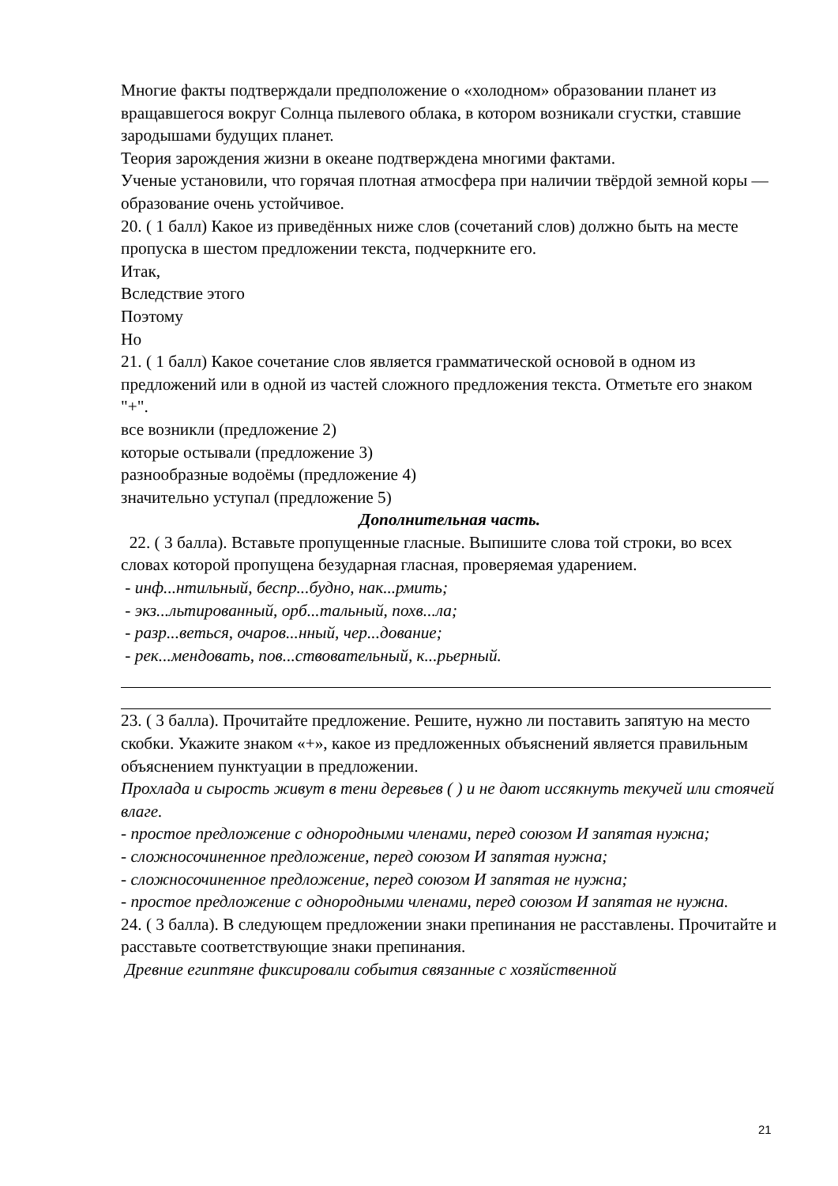Многие факты подтверждали предположение о «холодном» образовании планет из вращавшегося вокруг Солнца пылевого облака, в котором возникали сгустки, ставшие зародышами будущих планет.
Теория зарождения жизни в океане подтверждена многими фактами.
Ученые установили, что горячая плотная атмосфера при наличии твёрдой земной коры — образование очень устойчивое.
20. ( 1 балл) Какое из приведённых ниже слов (сочетаний слов) должно быть на месте пропуска в шестом предложении текста, подчеркните его.
Итак,
Вследствие этого
Поэтому
Но
21. ( 1 балл) Какое сочетание слов является грамматической основой в одном из предложений или в одной из частей сложного предложения текста. Отметьте его знаком "+".
все возникли (предложение 2)
которые остывали (предложение 3)
разнообразные водоёмы (предложение 4)
значительно уступал (предложение 5)
Дополнительная часть.
22. ( 3 балла). Вставьте пропущенные гласные. Выпишите слова той строки, во всех словах которой пропущена безударная гласная, проверяемая ударением.
- инф...нтильный, беспр...будно, нак...рмить;
- экз...льтированный, орб...тальный, похв...ла;
- разр...веться, очаров...нный, чер...дование;
- рек...мендовать, пов...ствовательный, к...рьерный.
23. ( 3 балла). Прочитайте предложение. Решите, нужно ли поставить запятую на место скобки. Укажите знаком «+», какое из предложенных объяснений является правильным объяснением пунктуации в предложении.
Прохлада и сырость живут в тени деревьев ( ) и не дают иссякнуть текучей или стоячей влаге.
- простое предложение с однородными членами, перед союзом И запятая нужна;
- сложносочиненное предложение, перед союзом И запятая нужна;
- сложносочиненное предложение, перед союзом И запятая не нужна;
- простое предложение с однородными членами, перед союзом И запятая не нужна.
24. ( 3 балла). В следующем предложении знаки препинания не расставлены. Прочитайте и расставьте соответствующие знаки препинания.
Древние египтяне фиксировали события связанные с хозяйственной
21